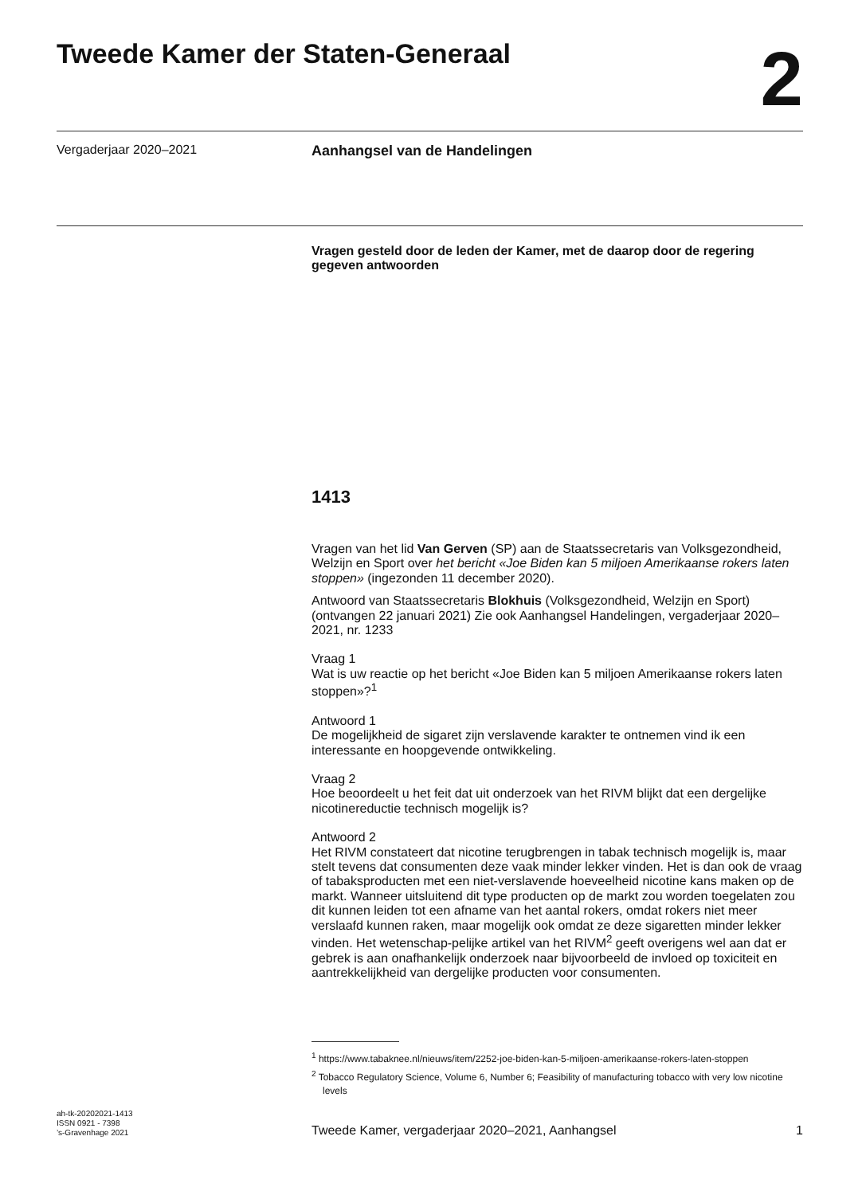Tweede Kamer der Staten-Generaal
2
Vergaderjaar 2020–2021
Aanhangsel van de Handelingen
Vragen gesteld door de leden der Kamer, met de daarop door de regering gegeven antwoorden
1413
Vragen van het lid Van Gerven (SP) aan de Staatssecretaris van Volksgezondheid, Welzijn en Sport over het bericht «Joe Biden kan 5 miljoen Amerikaanse rokers laten stoppen» (ingezonden 11 december 2020).
Antwoord van Staatssecretaris Blokhuis (Volksgezondheid, Welzijn en Sport) (ontvangen 22 januari 2021) Zie ook Aanhangsel Handelingen, vergaderjaar 2020–2021, nr. 1233
Vraag 1
Wat is uw reactie op het bericht «Joe Biden kan 5 miljoen Amerikaanse rokers laten stoppen»?<sup>1</sup>
Antwoord 1
De mogelijkheid de sigaret zijn verslavende karakter te ontnemen vind ik een interessante en hoopgevende ontwikkeling.
Vraag 2
Hoe beoordeelt u het feit dat uit onderzoek van het RIVM blijkt dat een dergelijke nicotinereductie technisch mogelijk is?
Antwoord 2
Het RIVM constateert dat nicotine terugbrengen in tabak technisch mogelijk is, maar stelt tevens dat consumenten deze vaak minder lekker vinden. Het is dan ook de vraag of tabaksproducten met een niet-verslavende hoeveelheid nicotine kans maken op de markt. Wanneer uitsluitend dit type producten op de markt zou worden toegelaten zou dit kunnen leiden tot een afname van het aantal rokers, omdat rokers niet meer verslaafd kunnen raken, maar mogelijk ook omdat ze deze sigaretten minder lekker vinden. Het wetenschap-pelijke artikel van het RIVM<sup>2</sup> geeft overigens wel aan dat er gebrek is aan onafhankelijk onderzoek naar bijvoorbeeld de invloed op toxiciteit en aantrekkelijkheid van dergelijke producten voor consumenten.
<sup>1</sup> https://www.tabaknee.nl/nieuws/item/2252-joe-biden-kan-5-miljoen-amerikaanse-rokers-laten-stoppen
<sup>2</sup> Tobacco Regulatory Science, Volume 6, Number 6; Feasibility of manufacturing tobacco with very low nicotine levels
ah-tk-20202021-1413
ISSN 0921 - 7398
’s-Gravenhage 2021
Tweede Kamer, vergaderjaar 2020–2021, Aanhangsel
1